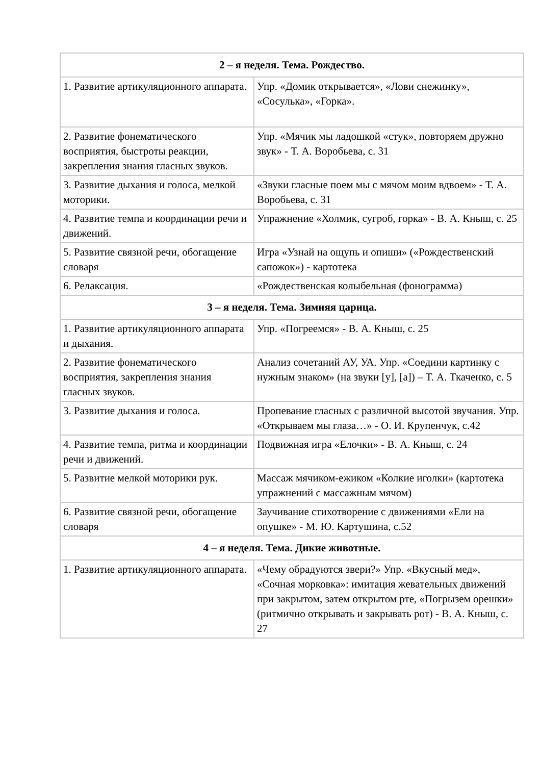| 2 – я неделя. Тема. Рождество. | |
| --- | --- |
| 1. Развитие артикуляционного аппарата. | Упр. «Домик открывается», «Лови снежинку», «Сосулька», «Горка». |
| 2. Развитие фонематического восприятия, быстроты реакции, закрепления знания гласных звуков. | Упр. «Мячик мы ладошкой «стук», повторяем дружно звук» - Т. А. Воробьева, с. 31 |
| 3. Развитие дыхания и голоса, мелкой моторики. | «Звуки гласные поем мы с мячом моим вдвоем» - Т. А. Воробьева, с. 31 |
| 4. Развитие темпа и координации речи и движений. | Упражнение «Холмик, сугроб, горка» - В. А. Кныш, с. 25 |
| 5. Развитие связной речи, обогащение словаря | Игра «Узнай на ощупь и опиши» («Рождественский сапожок») - картотека |
| 6. Релаксация. | «Рождественская колыбельная (фонограмма) |
| 3 – я неделя. Тема. Зимняя царица. | |
| 1. Развитие артикуляционного аппарата и дыхания. | Упр. «Погреемся» - В. А. Кныш, с. 25 |
| 2. Развитие фонематического восприятия, закрепления знания гласных звуков. | Анализ сочетаний АУ, УА. Упр. «Соедини картинку с нужным знаком» (на звуки [у], [а]) – Т. А. Ткаченко, с. 5 |
| 3. Развитие дыхания и голоса. | Пропевание гласных с различной высотой звучания. Упр. «Открываем мы глаза…» - О. И. Крупенчук, с.42 |
| 4. Развитие темпа, ритма и координации речи и движений. | Подвижная игра «Елочки» - В. А. Кныш, с. 24 |
| 5. Развитие мелкой моторики рук. | Массаж мячиком-ежиком «Колкие иголки» (картотека упражнений с массажным мячом) |
| 6. Развитие связной речи, обогащение словаря | Заучивание стихотворение с движениями «Ели на опушке» - М. Ю. Картушина, с.52 |
| 4 – я неделя. Тема. Дикие животные. | |
| 1. Развитие артикуляционного аппарата. | «Чему обрадуются звери?» Упр. «Вкусный мед», «Сочная морковка»: имитация жевательных движений при закрытом, затем открытом рте, «Погрызем орешки» (ритмично открывать и закрывать рот) - В. А. Кныш, с. 27 |